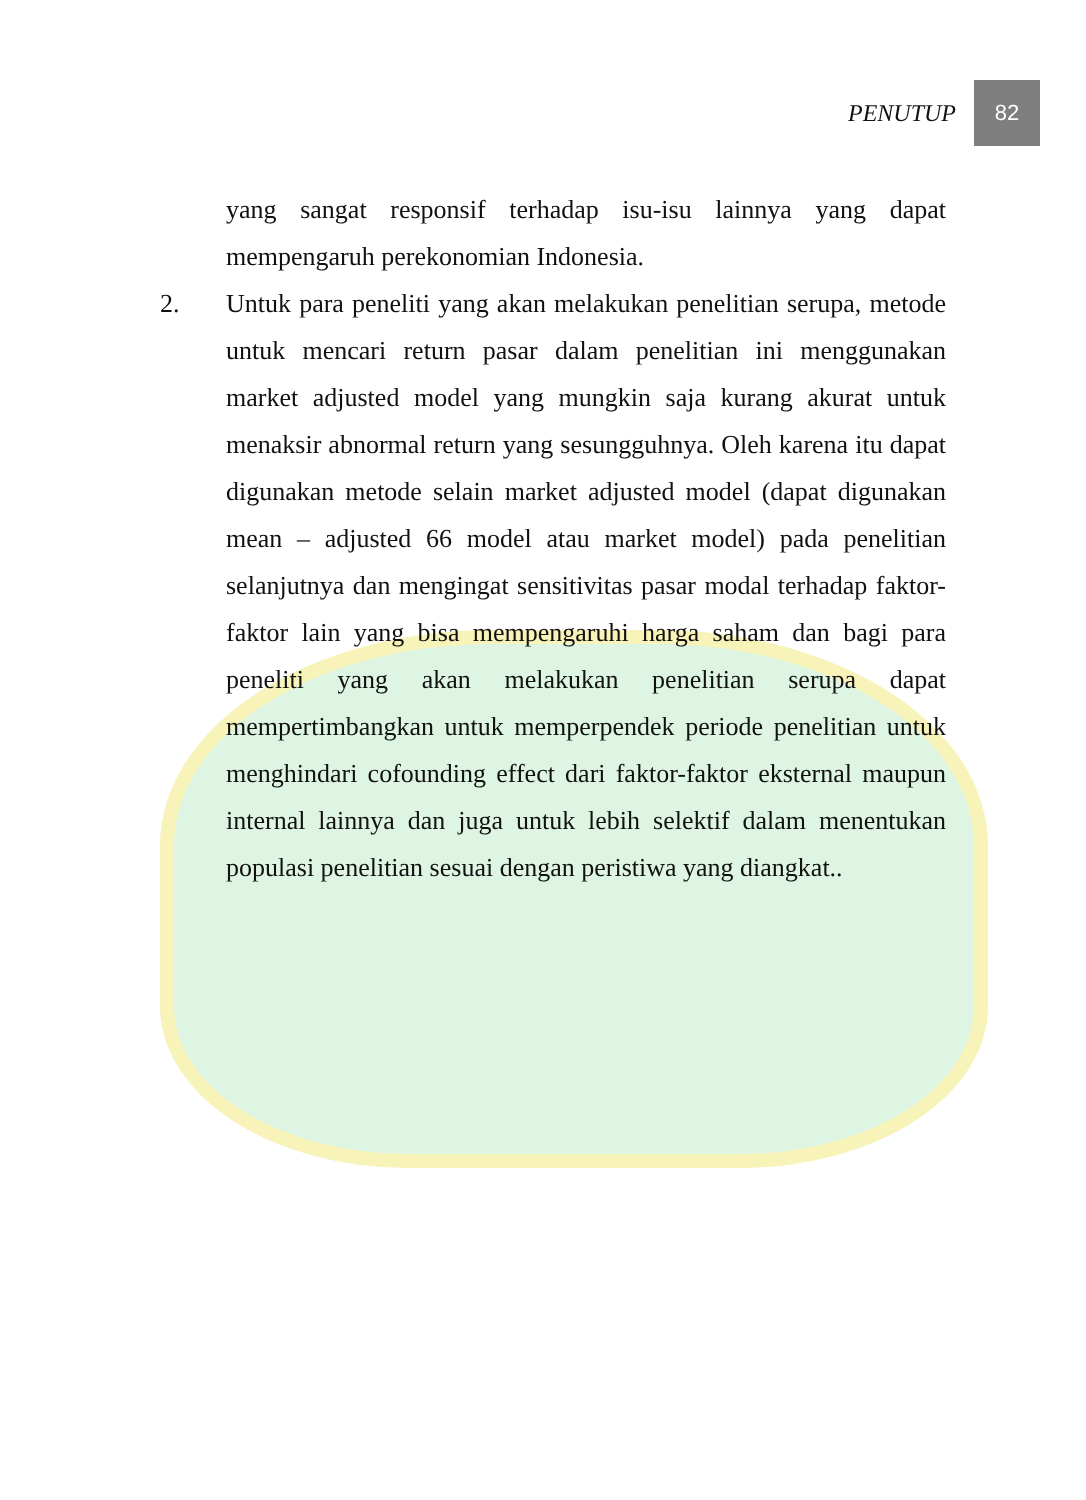PENUTUP 82
yang sangat responsif terhadap isu-isu lainnya yang dapat mempengaruh perekonomian Indonesia.
2. Untuk para peneliti yang akan melakukan penelitian serupa, metode untuk mencari return pasar dalam penelitian ini menggunakan market adjusted model yang mungkin saja kurang akurat untuk menaksir abnormal return yang sesungguhnya. Oleh karena itu dapat digunakan metode selain market adjusted model (dapat digunakan mean – adjusted 66 model atau market model) pada penelitian selanjutnya dan mengingat sensitivitas pasar modal terhadap faktor-faktor lain yang bisa mempengaruhi harga saham dan bagi para peneliti yang akan melakukan penelitian serupa dapat mempertimbangkan untuk memperpendek periode penelitian untuk menghindari cofounding effect dari faktor-faktor eksternal maupun internal lainnya dan juga untuk lebih selektif dalam menentukan populasi penelitian sesuai dengan peristiwa yang diangkat..